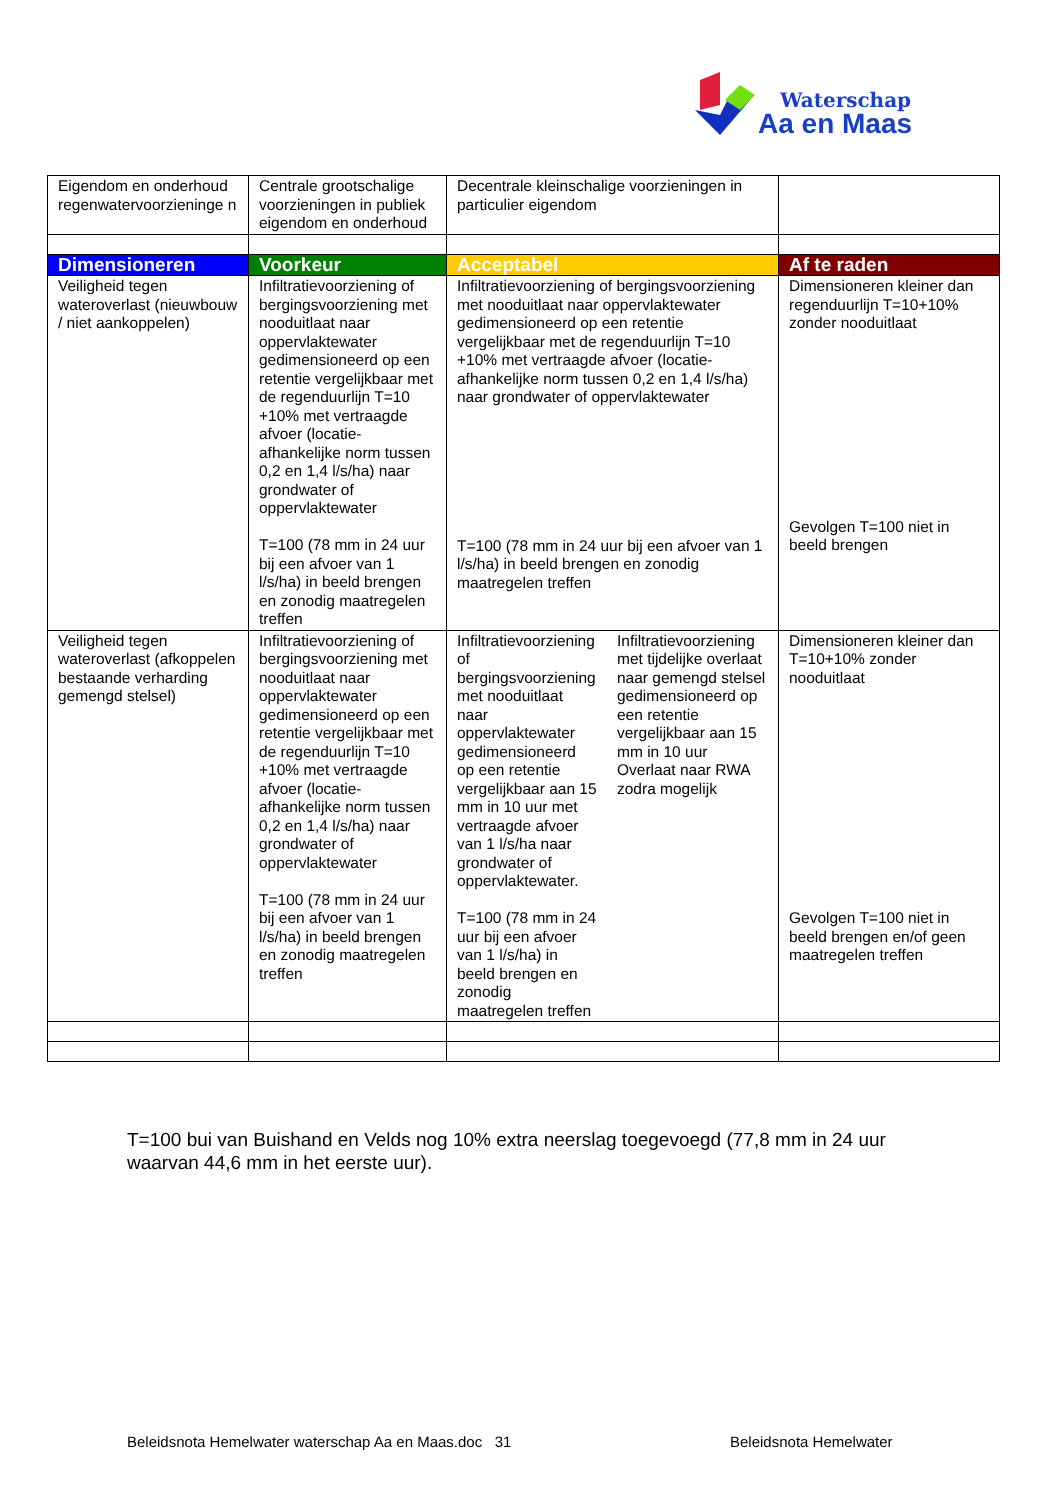Waterschap
Aa en Maas
| Eigendom en onderhoud regenwatervoorzieninge n | Centrale grootschalige voorzieningen in publiek eigendom en onderhoud | Decentrale kleinschalige voorzieningen in particulier eigendom | | |
| Dimensioneren | Voorkeur | Acceptabel | | Af te raden |
| Veiligheid tegen wateroverlast (nieuwbouw / niet aankoppelen) | Infiltratievoorziening of bergingsvoorziening met nooduitlaat naar oppervlaktewater gedimensioneerd op een retentie vergelijkbaar met de regenduurlijn T=10 +10% met vertraagde afvoer (locatie-afhankelijke norm tussen 0,2 en 1,4 l/s/ha) naar grondwater of oppervlaktewater T=100 (78 mm in 24 uur bij een afvoer van 1 l/s/ha) in beeld brengen en zonodig maatregelen treffen | Infiltratievoorziening of bergingsvoorziening met nooduitlaat naar oppervlaktewater gedimensioneerd op een retentie vergelijkbaar met de regenduurlijn T=10 +10% met vertraagde afvoer (locatie-afhankelijke norm tussen 0,2 en 1,4 l/s/ha) naar grondwater of oppervlaktewater T=100 (78 mm in 24 uur bij een afvoer van 1 l/s/ha) in beeld brengen en zonodig maatregelen treffen | | Dimensioneren kleiner dan regenduurlijn T=10+10% zonder nooduitlaat Gevolgen T=100 niet in beeld brengen |
| Veiligheid tegen wateroverlast (afkoppelen bestaande verharding gemengd stelsel) | Infiltratievoorziening of bergingsvoorziening met nooduitlaat naar oppervlaktewater gedimensioneerd op een retentie vergelijkbaar met de regenduurlijn T=10 +10% met vertraagde afvoer (locatie-afhankelijke norm tussen 0,2 en 1,4 l/s/ha) naar grondwater of oppervlaktewater T=100 (78 mm in 24 uur bij een afvoer van 1 l/s/ha) in beeld brengen en zonodig maatregelen treffen | Infiltratievoorziening of bergingsvoorziening met nooduitlaat naar oppervlaktewater gedimensioneerd op een retentie vergelijkbaar aan 15 mm in 10 uur met vertraagde afvoer van 1 l/s/ha naar grondwater of oppervlaktewater. T=100 (78 mm in 24 uur bij een afvoer van 1 l/s/ha) in beeld brengen en zonodig maatregelen treffen | Infiltratievoorziening met tijdelijke overlaat naar gemengd stelsel gedimensioneerd op een retentie vergelijkbaar aan 15 mm in 10 uur Overlaat naar RWA zodra mogelijk | Dimensioneren kleiner dan T=10+10% zonder nooduitlaat Gevolgen T=100 niet in beeld brengen en/of geen maatregelen treffen |
T=100 bui van Buishand en Velds nog 10% extra neerslag toegevoegd (77,8 mm in 24 uur waarvan 44,6 mm in het eerste uur).
Beleidsnota Hemelwater waterschap Aa en Maas.doc 31
Beleidsnota Hemelwater